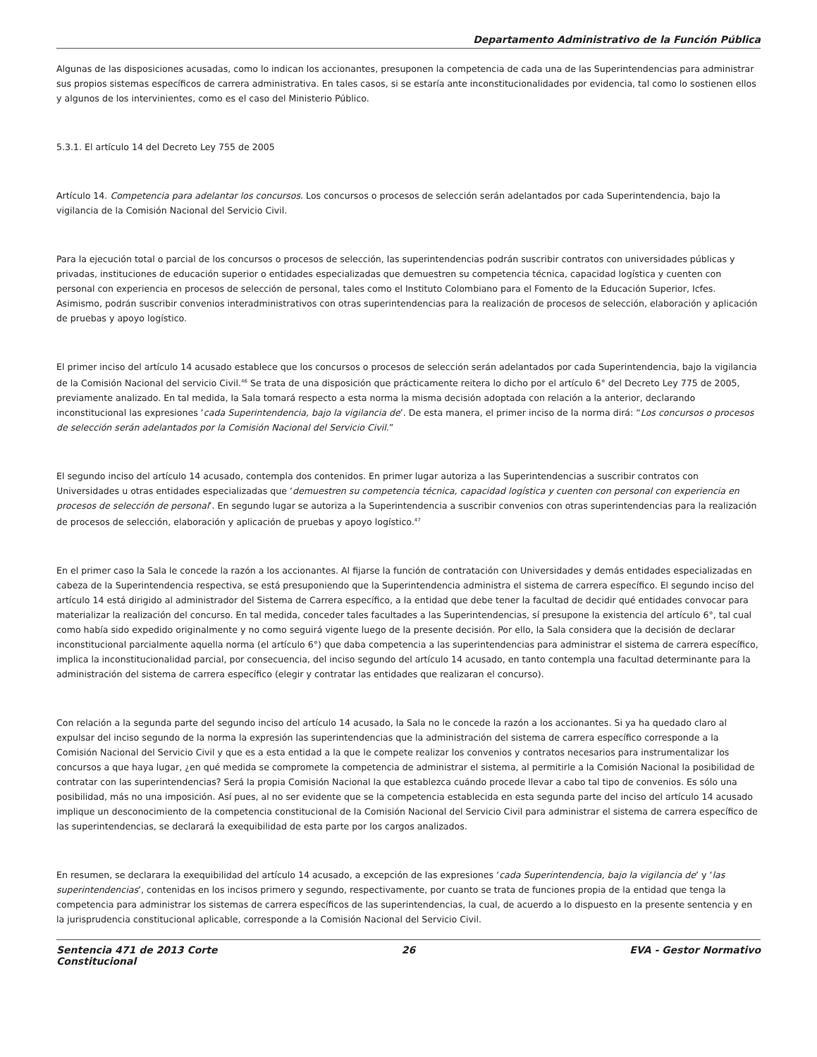Departamento Administrativo de la Función Pública
Algunas de las disposiciones acusadas, como lo indican los accionantes, presuponen la competencia de cada una de las Superintendencias para administrar sus propios sistemas específicos de carrera administrativa. En tales casos, si se estaría ante inconstitucionalidades por evidencia, tal como lo sostienen ellos y algunos de los intervinientes, como es el caso del Ministerio Público.
5.3.1. El artículo 14 del Decreto Ley 755 de 2005
Artículo 14. Competencia para adelantar los concursos. Los concursos o procesos de selección serán adelantados por cada Superintendencia, bajo la vigilancia de la Comisión Nacional del Servicio Civil.
Para la ejecución total o parcial de los concursos o procesos de selección, las superintendencias podrán suscribir contratos con universidades públicas y privadas, instituciones de educación superior o entidades especializadas que demuestren su competencia técnica, capacidad logística y cuenten con personal con experiencia en procesos de selección de personal, tales como el Instituto Colombiano para el Fomento de la Educación Superior, Icfes. Asimismo, podrán suscribir convenios interadministrativos con otras superintendencias para la realización de procesos de selección, elaboración y aplicación de pruebas y apoyo logístico.
El primer inciso del artículo 14 acusado establece que los concursos o procesos de selección serán adelantados por cada Superintendencia, bajo la vigilancia de la Comisión Nacional del servicio Civil.<sup>46</sup> Se trata de una disposición que prácticamente reitera lo dicho por el artículo 6° del Decreto Ley 775 de 2005, previamente analizado. En tal medida, la Sala tomará respecto a esta norma la misma decisión adoptada con relación a la anterior, declarando inconstitucional las expresiones ‘cada Superintendencia, bajo la vigilancia de’. De esta manera, el primer inciso de la norma dirá: “Los concursos o procesos de selección serán adelantados por la Comisión Nacional del Servicio Civil.”
El segundo inciso del artículo 14 acusado, contempla dos contenidos. En primer lugar autoriza a las Superintendencias a suscribir contratos con Universidades u otras entidades especializadas que ‘demuestren su competencia técnica, capacidad logística y cuenten con personal con experiencia en procesos de selección de personal’. En segundo lugar se autoriza a la Superintendencia a suscribir convenios con otras superintendencias para la realización de procesos de selección, elaboración y aplicación de pruebas y apoyo logístico.<sup>47</sup>
En el primer caso la Sala le concede la razón a los accionantes. Al fijarse la función de contratación con Universidades y demás entidades especializadas en cabeza de la Superintendencia respectiva, se está presuponiendo que la Superintendencia administra el sistema de carrera específico. El segundo inciso del artículo 14 está dirigido al administrador del Sistema de Carrera específico, a la entidad que debe tener la facultad de decidir qué entidades convocar para materializar la realización del concurso. En tal medida, conceder tales facultades a las Superintendencias, sí presupone la existencia del artículo 6°, tal cual como había sido expedido originalmente y no como seguirá vigente luego de la presente decisión. Por ello, la Sala considera que la decisión de declarar inconstitucional parcialmente aquella norma (el artículo 6°) que daba competencia a las superintendencias para administrar el sistema de carrera específico, implica la inconstitucionalidad parcial, por consecuencia, del inciso segundo del artículo 14 acusado, en tanto contempla una facultad determinante para la administración del sistema de carrera específico (elegir y contratar las entidades que realizaran el concurso).
Con relación a la segunda parte del segundo inciso del artículo 14 acusado, la Sala no le concede la razón a los accionantes. Si ya ha quedado claro al expulsar del inciso segundo de la norma la expresión las superintendencias que la administración del sistema de carrera específico corresponde a la Comisión Nacional del Servicio Civil y que es a esta entidad a la que le compete realizar los convenios y contratos necesarios para instrumentalizar los concursos a que haya lugar, ¿en qué medida se compromete la competencia de administrar el sistema, al permitirle a la Comisión Nacional la posibilidad de contratar con las superintendencias? Será la propia Comisión Nacional la que establezca cuándo procede llevar a cabo tal tipo de convenios. Es sólo una posibilidad, más no una imposición. Así pues, al no ser evidente que se la competencia establecida en esta segunda parte del inciso del artículo 14 acusado implique un desconocimiento de la competencia constitucional de la Comisión Nacional del Servicio Civil para administrar el sistema de carrera específico de las superintendencias, se declarará la exequibilidad de esta parte por los cargos analizados.
En resumen, se declarara la exequibilidad del artículo 14 acusado, a excepción de las expresiones ‘cada Superintendencia, bajo la vigilancia de’ y ‘las superintendencias’, contenidas en los incisos primero y segundo, respectivamente, por cuanto se trata de funciones propia de la entidad que tenga la competencia para administrar los sistemas de carrera específicos de las superintendencias, la cual, de acuerdo a lo dispuesto en la presente sentencia y en la jurisprudencia constitucional aplicable, corresponde a la Comisión Nacional del Servicio Civil.
Sentencia 471 de 2013 Corte Constitucional
26 EVA - Gestor Normativo